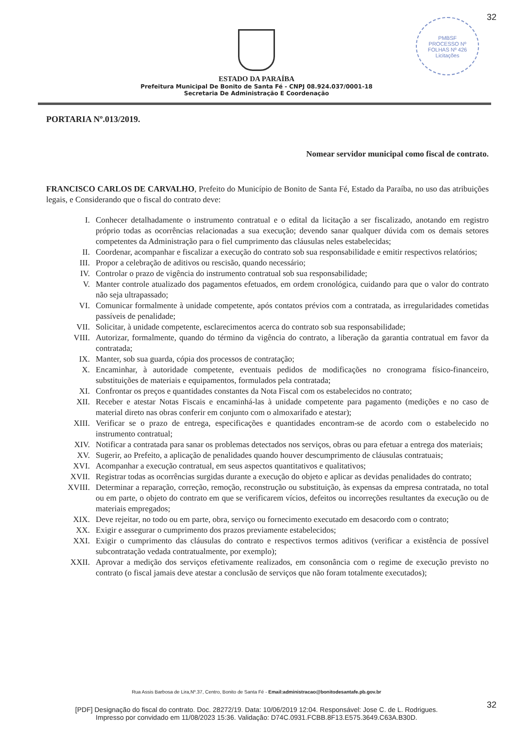32
PMBSF
PROCESSO Nº
FOLHAS Nº 426
Licitações
ESTADO DA PARAÍBA
Prefeitura Municipal De Bonito de Santa Fé - CNPJ 08.924.037/0001-18
Secretaria De Administração E Coordenação
PORTARIA Nº.013/2019.
Nomear servidor municipal como fiscal de contrato.
FRANCISCO CARLOS DE CARVALHO, Prefeito do Município de Bonito de Santa Fé, Estado da Paraíba, no uso das atribuições legais, e Considerando que o fiscal do contrato deve:
I. Conhecer detalhadamente o instrumento contratual e o edital da licitação a ser fiscalizado, anotando em registro próprio todas as ocorrências relacionadas a sua execução; devendo sanar qualquer dúvida com os demais setores competentes da Administração para o fiel cumprimento das cláusulas neles estabelecidas;
II. Coordenar, acompanhar e fiscalizar a execução do contrato sob sua responsabilidade e emitir respectivos relatórios;
III. Propor a celebração de aditivos ou rescisão, quando necessário;
IV. Controlar o prazo de vigência do instrumento contratual sob sua responsabilidade;
V. Manter controle atualizado dos pagamentos efetuados, em ordem cronológica, cuidando para que o valor do contrato não seja ultrapassado;
VI. Comunicar formalmente à unidade competente, após contatos prévios com a contratada, as irregularidades cometidas passíveis de penalidade;
VII. Solicitar, à unidade competente, esclarecimentos acerca do contrato sob sua responsabilidade;
VIII. Autorizar, formalmente, quando do término da vigência do contrato, a liberação da garantia contratual em favor da contratada;
IX. Manter, sob sua guarda, cópia dos processos de contratação;
X. Encaminhar, à autoridade competente, eventuais pedidos de modificações no cronograma físico-financeiro, substituições de materiais e equipamentos, formulados pela contratada;
XI. Confrontar os preços e quantidades constantes da Nota Fiscal com os estabelecidos no contrato;
XII. Receber e atestar Notas Fiscais e encaminhá-las à unidade competente para pagamento (medições e no caso de material direto nas obras conferir em conjunto com o almoxarifado e atestar);
XIII. Verificar se o prazo de entrega, especificações e quantidades encontram-se de acordo com o estabelecido no instrumento contratual;
XIV. Notificar a contratada para sanar os problemas detectados nos serviços, obras ou para efetuar a entrega dos materiais;
XV. Sugerir, ao Prefeito, a aplicação de penalidades quando houver descumprimento de cláusulas contratuais;
XVI. Acompanhar a execução contratual, em seus aspectos quantitativos e qualitativos;
XVII. Registrar todas as ocorrências surgidas durante a execução do objeto e aplicar as devidas penalidades do contrato;
XVIII. Determinar a reparação, correção, remoção, reconstrução ou substituição, às expensas da empresa contratada, no total ou em parte, o objeto do contrato em que se verificarem vícios, defeitos ou incorreções resultantes da execução ou de materiais empregados;
XIX. Deve rejeitar, no todo ou em parte, obra, serviço ou fornecimento executado em desacordo com o contrato;
XX. Exigir e assegurar o cumprimento dos prazos previamente estabelecidos;
XXI. Exigir o cumprimento das cláusulas do contrato e respectivos termos aditivos (verificar a existência de possível subcontratação vedada contratualmente, por exemplo);
XXII. Aprovar a medição dos serviços efetivamente realizados, em consonância com o regime de execução previsto no contrato (o fiscal jamais deve atestar a conclusão de serviços que não foram totalmente executados);
Rua Assis Barbosa de Lira,Nº.37, Centro, Bonito de Santa Fé - Email:administracao@bonitodesantafe.pb.gov.br
32
[PDF] Designação do fiscal do contrato. Doc. 28272/19. Data: 10/06/2019 12:04. Responsável: Jose C. de L. Rodrigues.
Impresso por convidado em 11/08/2023 15:36. Validação: D74C.0931.FCBB.8F13.E575.3649.C63A.B30D.